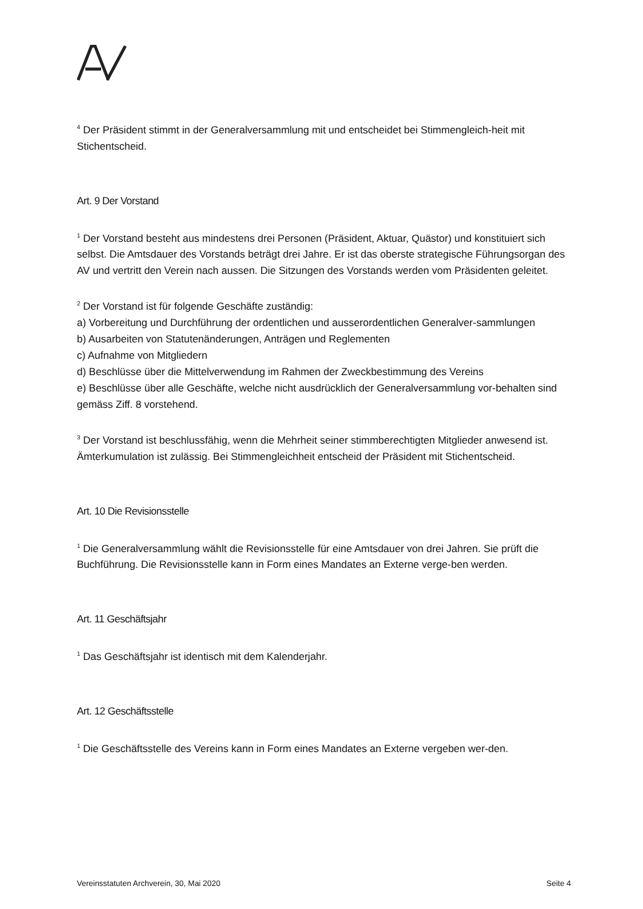<sup>4</sup> Der Präsident stimmt in der Generalversammlung mit und entscheidet bei Stimmengleich-heit mit Stichentscheid.
Art. 9 Der Vorstand
<sup>1</sup> Der Vorstand besteht aus mindestens drei Personen (Präsident, Aktuar, Quästor) und konstituiert sich selbst. Die Amtsdauer des Vorstands beträgt drei Jahre. Er ist das oberste strategische Führungsorgan des AV und vertritt den Verein nach aussen. Die Sitzungen des Vorstands werden vom Präsidenten geleitet.
<sup>2</sup> Der Vorstand ist für folgende Geschäfte zuständig:
a) Vorbereitung und Durchführung der ordentlichen und ausserordentlichen Generalver-sammlungen
b) Ausarbeiten von Statutenänderungen, Anträgen und Reglementen
c) Aufnahme von Mitgliedern
d) Beschlüsse über die Mittelverwendung im Rahmen der Zweckbestimmung des Vereins
e) Beschlüsse über alle Geschäfte, welche nicht ausdrücklich der Generalversammlung vor-behalten sind gemäss Ziff. 8 vorstehend.
<sup>3</sup> Der Vorstand ist beschlussfähig, wenn die Mehrheit seiner stimmberechtigten Mitglieder anwesend ist. Ämterkumulation ist zulässig. Bei Stimmengleichheit entscheid der Präsident mit Stichentscheid.
Art. 10 Die Revisionsstelle
<sup>1</sup> Die Generalversammlung wählt die Revisionsstelle für eine Amtsdauer von drei Jahren. Sie prüft die Buchführung. Die Revisionsstelle kann in Form eines Mandates an Externe verge-ben werden.
Art. 11 Geschäftsjahr
<sup>1</sup> Das Geschäftsjahr ist identisch mit dem Kalenderjahr.
Art. 12 Geschäftsstelle
<sup>1</sup> Die Geschäftsstelle des Vereins kann in Form eines Mandates an Externe vergeben wer-den.
Vereinsstatuten Archverein, 30, Mai 2020 Seite 4